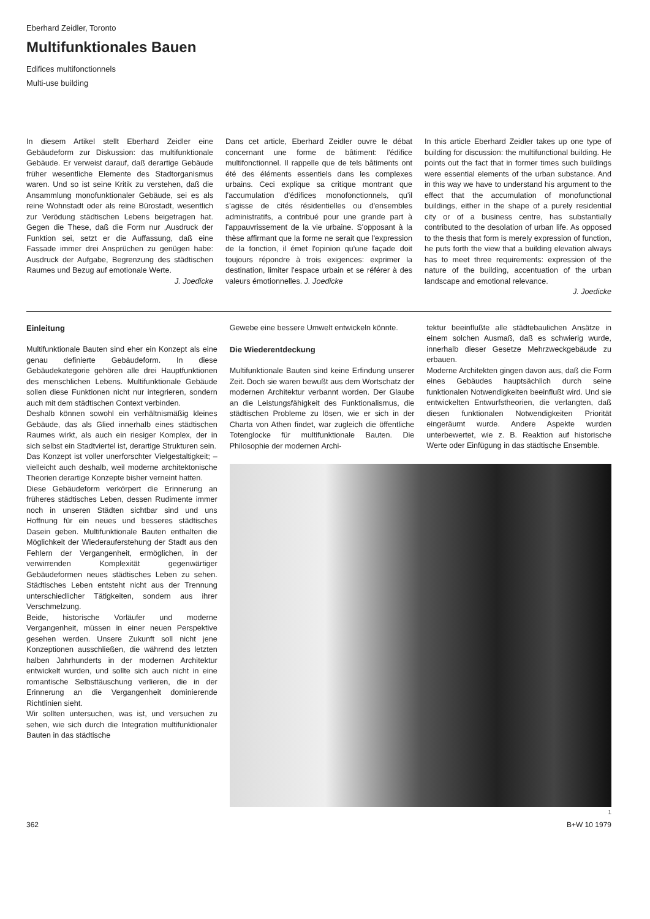Eberhard Zeidler, Toronto
Multifunktionales Bauen
Edifices multifonctionnels
Multi-use building
In diesem Artikel stellt Eberhard Zeidler eine Gebäudeform zur Diskussion: das multifunktionale Gebäude. Er verweist darauf, daß derartige Gebäude früher wesentliche Elemente des Stadtorganismus waren. Und so ist seine Kritik zu verstehen, daß die Ansammlung monofunktionaler Gebäude, sei es als reine Wohnstadt oder als reine Bürostadt, wesentlich zur Verödung städtischen Lebens beigetragen hat. Gegen die These, daß die Form nur ‚Ausdruck der Funktion sei, setzt er die Auffassung, daß eine Fassade immer drei Ansprüchen zu genügen habe: Ausdruck der Aufgabe, Begrenzung des städtischen Raumes und Bezug auf emotionale Werte.
J. Joedicke
Dans cet article, Eberhard Zeidler ouvre le débat concernant une forme de bâtiment: l'édifice multifonctionnel. Il rappelle que de tels bâtiments ont été des éléments essentiels dans les complexes urbains. Ceci explique sa critique montrant que l'accumulation d'édifices monofonctionnels, qu'il s'agisse de cités résidentielles ou d'ensembles administratifs, a contribué pour une grande part à l'appauvrissement de la vie urbaine. S'opposant à la thèse affirmant que la forme ne serait que l'expression de la fonction, il émet l'opinion qu'une façade doit toujours répondre à trois exigences: exprimer la destination, limiter l'espace urbain et se référer à des valeurs émotionnelles. J. Joedicke
In this article Eberhard Zeidler takes up one type of building for discussion: the multifunctional building. He points out the fact that in former times such buildings were essential elements of the urban substance. And in this way we have to understand his argument to the effect that the accumulation of monofunctional buildings, either in the shape of a purely residential city or of a business centre, has substantially contributed to the desolation of urban life. As opposed to the thesis that form is merely expression of function, he puts forth the view that a building elevation always has to meet three requirements: expression of the nature of the building, accentuation of the urban landscape and emotional relevance.
J. Joedicke
Einleitung
Multifunktionale Bauten sind eher ein Konzept als eine genau definierte Gebäudeform. In diese Gebäudekategorie gehören alle drei Hauptfunktionen des menschlichen Lebens. Multifunktionale Gebäude sollen diese Funktionen nicht nur integrieren, sondern auch mit dem städtischen Context verbinden.
Deshalb können sowohl ein verhältnismäßig kleines Gebäude, das als Glied innerhalb eines städtischen Raumes wirkt, als auch ein riesiger Komplex, der in sich selbst ein Stadtviertel ist, derartige Strukturen sein.
Das Konzept ist voller unerforschter Vielgestaltigkeit; – vielleicht auch deshalb, weil moderne architektonische Theorien derartige Konzepte bisher verneint hatten.
Diese Gebäudeform verkörpert die Erinnerung an früheres städtisches Leben, dessen Rudimente immer noch in unseren Städten sichtbar sind und uns Hoffnung für ein neues und besseres städtisches Dasein geben. Multifunktionale Bauten enthalten die Möglichkeit der Wiederauferstehung der Stadt aus den Fehlern der Vergangenheit, ermöglichen, in der verwirrenden Komplexität gegenwärtiger Gebäudeformen neues städtisches Leben zu sehen. Städtisches Leben entsteht nicht aus der Trennung unterschiedlicher Tätigkeiten, sondern aus ihrer Verschmelzung.
Beide, historische Vorläufer und moderne Vergangenheit, müssen in einer neuen Perspektive gesehen werden. Unsere Zukunft soll nicht jene Konzeptionen ausschließen, die während des letzten halben Jahrhunderts in der modernen Architektur entwickelt wurden, und sollte sich auch nicht in eine romantische Selbsttäuschung verlieren, die in der Erinnerung an die Vergangenheit dominierende Richtlinien sieht.
Wir sollten untersuchen, was ist, und versuchen zu sehen, wie sich durch die Integration multifunktionaler Bauten in das städtische
Gewebe eine bessere Umwelt entwickeln könnte.
Die Wiederentdeckung
Multifunktionale Bauten sind keine Erfindung unserer Zeit. Doch sie waren bewußt aus dem Wortschatz der modernen Architektur verbannt worden. Der Glaube an die Leistungsfähigkeit des Funktionalismus, die städtischen Probleme zu lösen, wie er sich in der Charta von Athen findet, war zugleich die öffentliche Totenglocke für multifunktionale Bauten. Die Philosophie der modernen Archi-
tektur beeinflußte alle städtebaulichen Ansätze in einem solchen Ausmaß, daß es schwierig wurde, innerhalb dieser Gesetze Mehrzweckgebäude zu erbauen.
Moderne Architekten gingen davon aus, daß die Form eines Gebäudes hauptsächlich durch seine funktionalen Notwendigkeiten beeinflußt wird. Und sie entwickelten Entwurfstheorien, die verlangten, daß diesen funktionalen Notwendigkeiten Priorität eingeräumt wurde. Andere Aspekte wurden unterbewertet, wie z. B. Reaktion auf historische Werte oder Einfügung in das städtische Ensemble.
1
362 B+W 10 1979